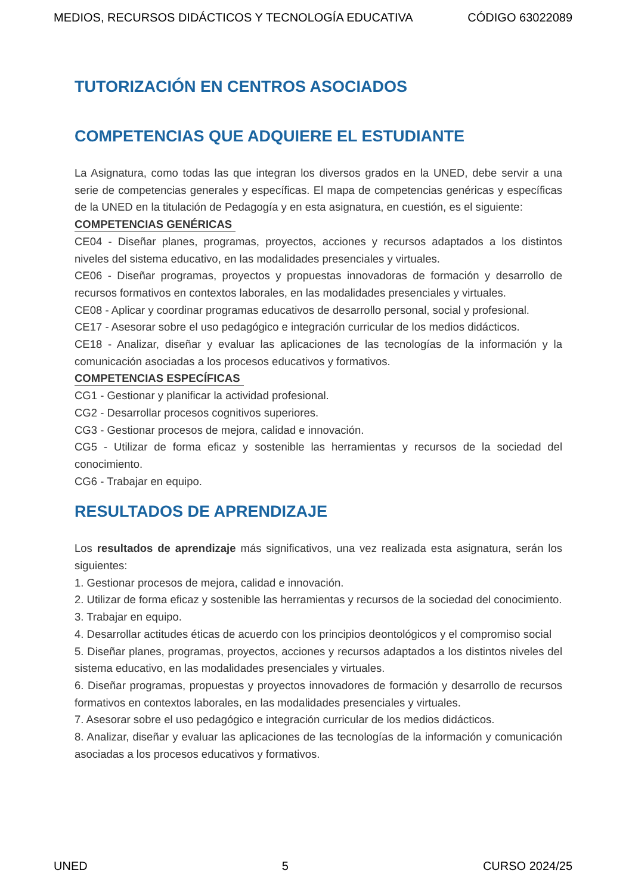MEDIOS, RECURSOS DIDÁCTICOS Y TECNOLOGÍA EDUCATIVA CÓDIGO 63022089
TUTORIZACIÓN EN CENTROS ASOCIADOS
COMPETENCIAS QUE ADQUIERE EL ESTUDIANTE
La Asignatura, como todas las que integran los diversos grados en la UNED, debe servir a una serie de competencias generales y específicas. El mapa de competencias genéricas y específicas de la UNED en la titulación de Pedagogía y en esta asignatura, en cuestión, es el siguiente:
COMPETENCIAS GENÉRICAS
CE04 - Diseñar planes, programas, proyectos, acciones y recursos adaptados a los distintos niveles del sistema educativo, en las modalidades presenciales y virtuales.
CE06 - Diseñar programas, proyectos y propuestas innovadoras de formación y desarrollo de recursos formativos en contextos laborales, en las modalidades presenciales y virtuales.
CE08 - Aplicar y coordinar programas educativos de desarrollo personal, social y profesional.
CE17 - Asesorar sobre el uso pedagógico e integración curricular de los medios didácticos.
CE18 - Analizar, diseñar y evaluar las aplicaciones de las tecnologías de la información y la comunicación asociadas a los procesos educativos y formativos.
COMPETENCIAS ESPECÍFICAS
CG1 - Gestionar y planificar la actividad profesional.
CG2 - Desarrollar procesos cognitivos superiores.
CG3 - Gestionar procesos de mejora, calidad e innovación.
CG5 - Utilizar de forma eficaz y sostenible las herramientas y recursos de la sociedad del conocimiento.
CG6 - Trabajar en equipo.
RESULTADOS DE APRENDIZAJE
Los resultados de aprendizaje más significativos, una vez realizada esta asignatura, serán los siguientes:
1. Gestionar procesos de mejora, calidad e innovación.
2. Utilizar de forma eficaz y sostenible las herramientas y recursos de la sociedad del conocimiento.
3. Trabajar en equipo.
4. Desarrollar actitudes éticas de acuerdo con los principios deontológicos y el compromiso social
5. Diseñar planes, programas, proyectos, acciones y recursos adaptados a los distintos niveles del sistema educativo, en las modalidades presenciales y virtuales.
6. Diseñar programas, propuestas y proyectos innovadores de formación y desarrollo de recursos formativos en contextos laborales, en las modalidades presenciales y virtuales.
7. Asesorar sobre el uso pedagógico e integración curricular de los medios didácticos.
8. Analizar, diseñar y evaluar las aplicaciones de las tecnologías de la información y comunicación asociadas a los procesos educativos y formativos.
UNED 5 CURSO 2024/25